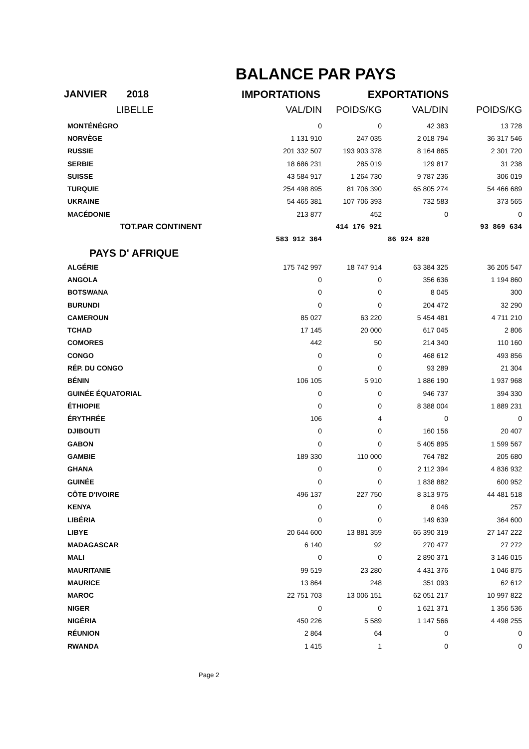BALANCE PAR PAYS
JANVIER 2018
IMPORTATIONS
EXPORTATIONS
| LIBELLE | VAL/DIN | POIDS/KG | VAL/DIN | POIDS/KG |
| --- | --- | --- | --- | --- |
| MONTÉNÉGRO | 0 | 0 | 42 383 | 13 728 |
| NORVÈGE | 1 131 910 | 247 035 | 2 018 794 | 36 317 546 |
| RUSSIE | 201 332 507 | 193 903 378 | 8 164 865 | 2 301 720 |
| SERBIE | 18 686 231 | 285 019 | 129 817 | 31 238 |
| SUISSE | 43 584 917 | 1 264 730 | 9 787 236 | 306 019 |
| TURQUIE | 254 498 895 | 81 706 390 | 65 805 274 | 54 466 689 |
| UKRAINE | 54 465 381 | 107 706 393 | 732 583 | 373 565 |
| MACÉDONIE | 213 877 | 452 | 0 | 0 |
| TOT.PAR CONTINENT | | 414 176 921 | | 93 869 634 |
| | 583 912 364 | | 86 924 820 | |
| PAYS D' AFRIQUE | | | | |
| ALGÉRIE | 175 742 997 | 18 747 914 | 63 384 325 | 36 205 547 |
| ANGOLA | 0 | 0 | 356 636 | 1 194 860 |
| BOTSWANA | 0 | 0 | 8 045 | 300 |
| BURUNDI | 0 | 0 | 204 472 | 32 290 |
| CAMEROUN | 85 027 | 63 220 | 5 454 481 | 4 711 210 |
| TCHAD | 17 145 | 20 000 | 617 045 | 2 806 |
| COMORES | 442 | 50 | 214 340 | 110 160 |
| CONGO | 0 | 0 | 468 612 | 493 856 |
| RÉP. DU CONGO | 0 | 0 | 93 289 | 21 304 |
| BÉNIN | 106 105 | 5 910 | 1 886 190 | 1 937 968 |
| GUINÉE ÉQUATORIAL | 0 | 0 | 946 737 | 394 330 |
| ÉTHIOPIE | 0 | 0 | 8 388 004 | 1 889 231 |
| ÉRYTHRÉE | 106 | 4 | 0 | 0 |
| DJIBOUTI | 0 | 0 | 160 156 | 20 407 |
| GABON | 0 | 0 | 5 405 895 | 1 599 567 |
| GAMBIE | 189 330 | 110 000 | 764 782 | 205 680 |
| GHANA | 0 | 0 | 2 112 394 | 4 836 932 |
| GUINÉE | 0 | 0 | 1 838 882 | 600 952 |
| CÔTE D'IVOIRE | 496 137 | 227 750 | 8 313 975 | 44 481 518 |
| KENYA | 0 | 0 | 8 046 | 257 |
| LIBÉRIA | 0 | 0 | 149 639 | 364 600 |
| LIBYE | 20 644 600 | 13 881 359 | 65 390 319 | 27 147 222 |
| MADAGASCAR | 6 140 | 92 | 270 477 | 27 272 |
| MALI | 0 | 0 | 2 890 371 | 3 146 015 |
| MAURITANIE | 99 519 | 23 280 | 4 431 376 | 1 046 875 |
| MAURICE | 13 864 | 248 | 351 093 | 62 612 |
| MAROC | 22 751 703 | 13 006 151 | 62 051 217 | 10 997 822 |
| NIGER | 0 | 0 | 1 621 371 | 1 356 536 |
| NIGÉRIA | 450 226 | 5 589 | 1 147 566 | 4 498 255 |
| RÉUNION | 2 864 | 64 | 0 | 0 |
| RWANDA | 1 415 | 1 | 0 | 0 |
Page 2